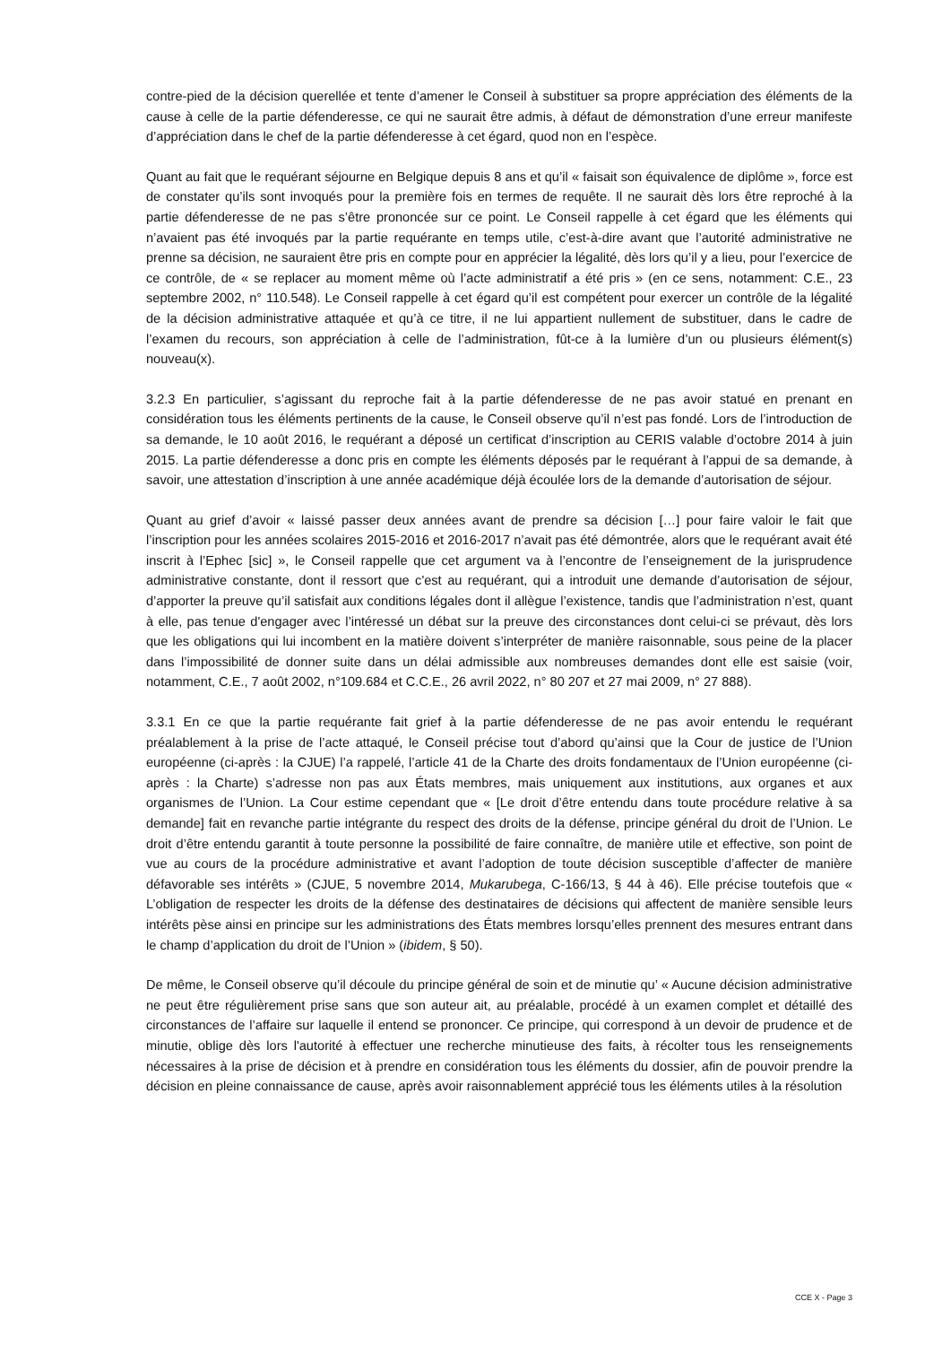contre-pied de la décision querellée et tente d’amener le Conseil à substituer sa propre appréciation des éléments de la cause à celle de la partie défenderesse, ce qui ne saurait être admis, à défaut de démonstration d’une erreur manifeste d’appréciation dans le chef de la partie défenderesse à cet égard, quod non en l’espèce.
Quant au fait que le requérant séjourne en Belgique depuis 8 ans et qu’il « faisait son équivalence de diplôme », force est de constater qu’ils sont invoqués pour la première fois en termes de requête. Il ne saurait dès lors être reproché à la partie défenderesse de ne pas s’être prononcée sur ce point. Le Conseil rappelle à cet égard que les éléments qui n’avaient pas été invoqués par la partie requérante en temps utile, c’est-à-dire avant que l’autorité administrative ne prenne sa décision, ne sauraient être pris en compte pour en apprécier la légalité, dès lors qu’il y a lieu, pour l’exercice de ce contrôle, de « se replacer au moment même où l’acte administratif a été pris » (en ce sens, notamment: C.E., 23 septembre 2002, n° 110.548). Le Conseil rappelle à cet égard qu’il est compétent pour exercer un contrôle de la légalité de la décision administrative attaquée et qu’à ce titre, il ne lui appartient nullement de substituer, dans le cadre de l’examen du recours, son appréciation à celle de l’administration, fût-ce à la lumière d’un ou plusieurs élément(s) nouveau(x).
3.2.3 En particulier, s’agissant du reproche fait à la partie défenderesse de ne pas avoir statué en prenant en considération tous les éléments pertinents de la cause, le Conseil observe qu’il n’est pas fondé. Lors de l’introduction de sa demande, le 10 août 2016, le requérant a déposé un certificat d’inscription au CERIS valable d’octobre 2014 à juin 2015. La partie défenderesse a donc pris en compte les éléments déposés par le requérant à l’appui de sa demande, à savoir, une attestation d’inscription à une année académique déjà écoulée lors de la demande d’autorisation de séjour.
Quant au grief d’avoir « laissé passer deux années avant de prendre sa décision […] pour faire valoir le fait que l’inscription pour les années scolaires 2015-2016 et 2016-2017 n’avait pas été démontrée, alors que le requérant avait été inscrit à l’Ephec [sic] », le Conseil rappelle que cet argument va à l’encontre de l’enseignement de la jurisprudence administrative constante, dont il ressort que c'est au requérant, qui a introduit une demande d’autorisation de séjour, d’apporter la preuve qu’il satisfait aux conditions légales dont il allègue l’existence, tandis que l’administration n’est, quant à elle, pas tenue d'engager avec l’intéressé un débat sur la preuve des circonstances dont celui-ci se prévaut, dès lors que les obligations qui lui incombent en la matière doivent s’interpréter de manière raisonnable, sous peine de la placer dans l’impossibilité de donner suite dans un délai admissible aux nombreuses demandes dont elle est saisie (voir, notamment, C.E., 7 août 2002, n°109.684 et C.C.E., 26 avril 2022, n° 80 207 et 27 mai 2009, n° 27 888).
3.3.1 En ce que la partie requérante fait grief à la partie défenderesse de ne pas avoir entendu le requérant préalablement à la prise de l’acte attaqué, le Conseil précise tout d’abord qu’ainsi que la Cour de justice de l’Union européenne (ci-après : la CJUE) l’a rappelé, l’article 41 de la Charte des droits fondamentaux de l’Union européenne (ci-après : la Charte) s’adresse non pas aux États membres, mais uniquement aux institutions, aux organes et aux organismes de l’Union. La Cour estime cependant que « [Le droit d’être entendu dans toute procédure relative à sa demande] fait en revanche partie intégrante du respect des droits de la défense, principe général du droit de l’Union. Le droit d’être entendu garantit à toute personne la possibilité de faire connaître, de manière utile et effective, son point de vue au cours de la procédure administrative et avant l’adoption de toute décision susceptible d’affecter de manière défavorable ses intérêts » (CJUE, 5 novembre 2014, Mukarubega, C-166/13, § 44 à 46). Elle précise toutefois que « L’obligation de respecter les droits de la défense des destinataires de décisions qui affectent de manière sensible leurs intérêts pèse ainsi en principe sur les administrations des États membres lorsqu’elles prennent des mesures entrant dans le champ d’application du droit de l’Union » (ibidem, § 50).
De même, le Conseil observe qu’il découle du principe général de soin et de minutie qu’ « Aucune décision administrative ne peut être régulièrement prise sans que son auteur ait, au préalable, procédé à un examen complet et détaillé des circonstances de l’affaire sur laquelle il entend se prononcer. Ce principe, qui correspond à un devoir de prudence et de minutie, oblige dès lors l'autorité à effectuer une recherche minutieuse des faits, à récolter tous les renseignements nécessaires à la prise de décision et à prendre en considération tous les éléments du dossier, afin de pouvoir prendre la décision en pleine connaissance de cause, après avoir raisonnablement apprécié tous les éléments utiles à la résolution
CCE X - Page 3